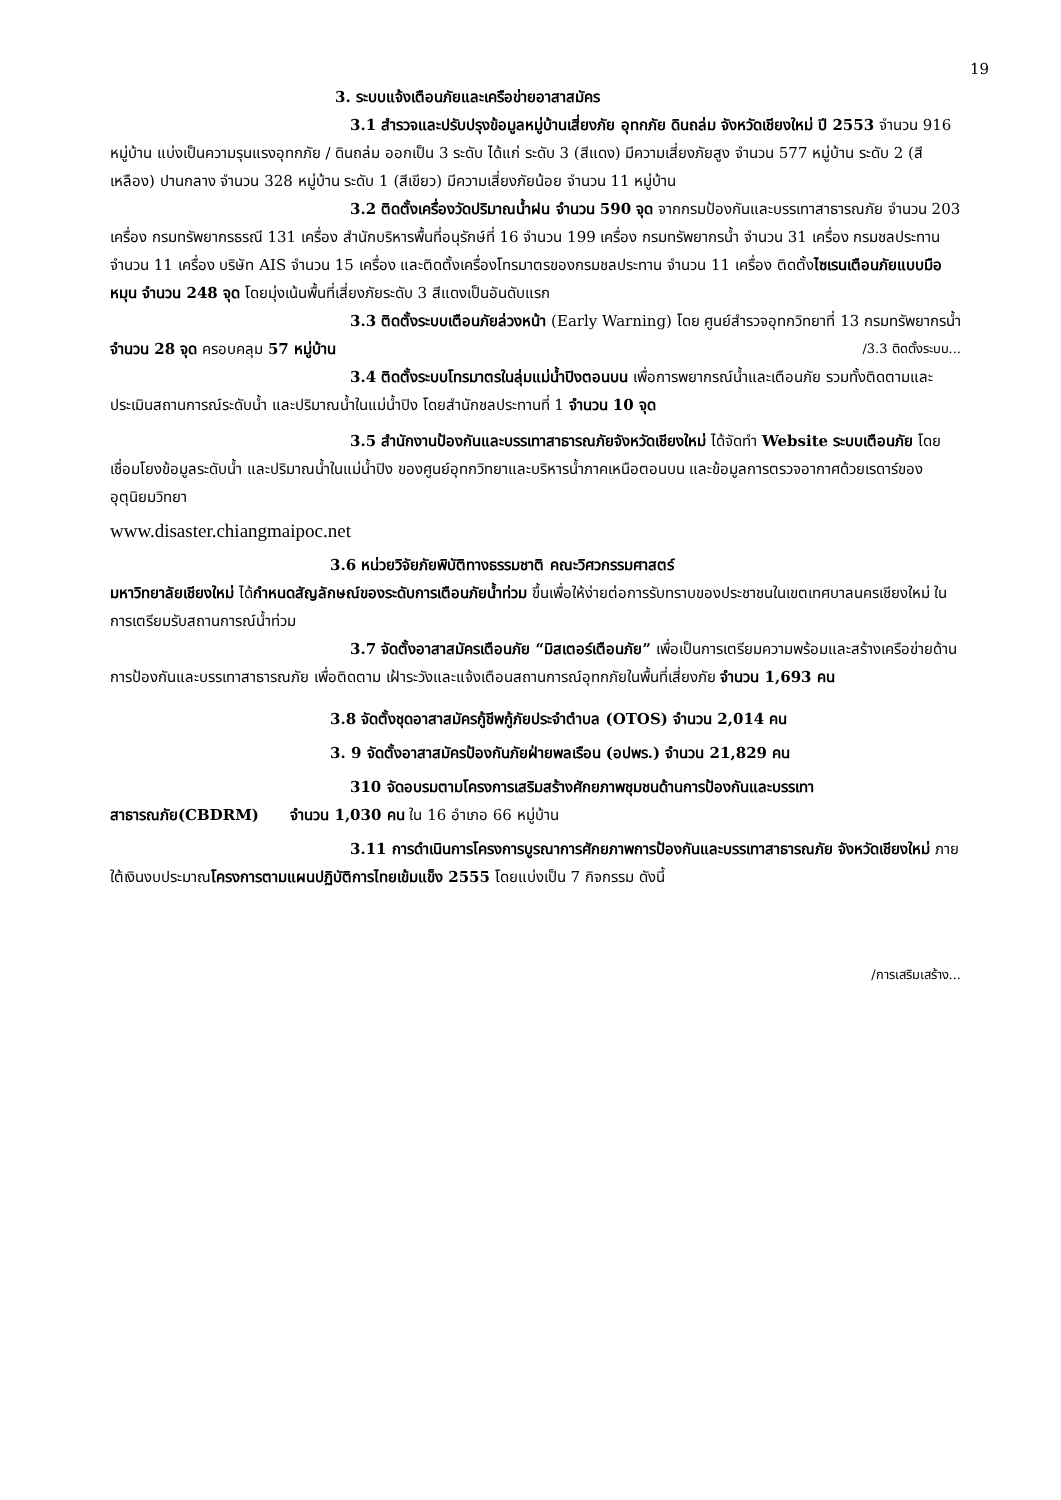19
3. ระบบแจ้งเตือนภัยและเครือข่ายอาสาสมัคร
3.1 สำรวจและปรับปรุงข้อมูลหมู่บ้านเสี่ยงภัย อุทกภัย ดินถล่ม จังหวัดเชียงใหม่ ปี 2553 จำนวน 916 หมู่บ้าน แบ่งเป็นความรุนแรงอุทกภัย / ดินถล่ม ออกเป็น 3 ระดับ ได้แก่ ระดับ 3 (สีแดง) มีความเสี่ยงภัยสูง จำนวน 577 หมู่บ้าน ระดับ 2 (สีเหลือง) ปานกลาง จำนวน 328 หมู่บ้าน ระดับ 1 (สีเขียว) มีความเสี่ยงภัยน้อย จำนวน 11 หมู่บ้าน
3.2 ติดตั้งเครื่องวัดปริมาณน้ำฝน จำนวน 590 จุด จากกรมป้องกันและบรรเทาสาธารณภัย จำนวน 203 เครื่อง กรมทรัพยากรธรณี 131 เครื่อง สำนักบริหารพื้นที่อนุรักษ์ที่ 16 จำนวน 199 เครื่อง กรมทรัพยากรน้ำ จำนวน 31 เครื่อง กรมชลประทาน จำนวน 11 เครื่อง บริษัท AIS จำนวน 15 เครื่อง และติดตั้งเครื่องโทรมาตรของกรมชลประทาน จำนวน 11 เครื่อง ติดตั้งไซเรนเตือนภัยแบบมือหมุน จำนวน 248 จุด โดยมุ่งเน้นพื้นที่เสี่ยงภัยระดับ 3 สีแดงเป็นอันดับแรก
3.3 ติดตั้งระบบเตือนภัยล่วงหน้า (Early Warning) โดย ศูนย์สำรวจอุทกวิทยาที่ 13 กรมทรัพยากรน้ำ จำนวน 28 จุด ครอบคลุม 57 หมู่บ้าน /3.3 ติดตั้งระบบ...
3.4 ติดตั้งระบบโทรมาตรในลุ่มแม่น้ำปิงตอนบน เพื่อการพยากรณ์น้ำและเตือนภัย รวมทั้งติดตามและประเมินสถานการณ์ระดับน้ำ และปริมาณน้ำในแม่น้ำปิง โดยสำนักชลประทานที่ 1 จำนวน 10 จุด
3.5 สำนักงานป้องกันและบรรเทาสาธารณภัยจังหวัดเชียงใหม่ ได้จัดทำ Website ระบบเตือนภัย โดยเชื่อมโยงข้อมูลระดับน้ำ และปริมาณน้ำในแม่น้ำปิง ของศูนย์อุทกวิทยาและบริหารน้ำภาคเหนือตอนบน และข้อมูลการตรวจอากาศด้วยเรดาร์ของอุตุนิยมวิทยา
www.disaster.chiangmaipoc.net
3.6 หน่วยวิจัยภัยพิบัติทางธรรมชาติ คณะวิศวกรรมศาสตร์
มหาวิทยาลัยเชียงใหม่ ได้กำหนดสัญลักษณ์ของระดับการเตือนภัยน้ำท่วม ขึ้นเพื่อให้ง่ายต่อการรับทราบของประชาชนในเขตเทศบาลนครเชียงใหม่ ในการเตรียมรับสถานการณ์น้ำท่วม
3.7 จัดตั้งอาสาสมัครเตือนภัย “มิสเตอร์เตือนภัย” เพื่อเป็นการเตรียมความพร้อมและสร้างเครือข่ายด้านการป้องกันและบรรเทาสาธารณภัย เพื่อติดตาม เฝ้าระวังและแจ้งเตือนสถานการณ์อุทกภัยในพื้นที่เสี่ยงภัย จำนวน 1,693 คน
3.8 จัดตั้งชุดอาสาสมัครกู้ชีพกู้ภัยประจำตำบล (OTOS) จำนวน 2,014 คน
3. 9 จัดตั้งอาสาสมัครป้องกันภัยฝ่ายพลเรือน (อปพร.) จำนวน 21,829 คน
310 จัดอบรมตามโครงการเสริมสร้างศักยภาพชุมชนด้านการป้องกันและบรรเทาสาธารณภัย(CBDRM) จำนวน 1,030 คน ใน 16 อำเภอ 66 หมู่บ้าน
3.11 การดำเนินการโครงการบูรณาการศักยภาพการป้องกันและบรรเทาสาธารณภัย จังหวัดเชียงใหม่ ภายใต้เงินงบประมาณโครงการตามแผนปฏิบัติการไทยเข้มแข็ง 2555 โดยแบ่งเป็น 7 กิจกรรม ดังนี้
/การเสริมเสร้าง...